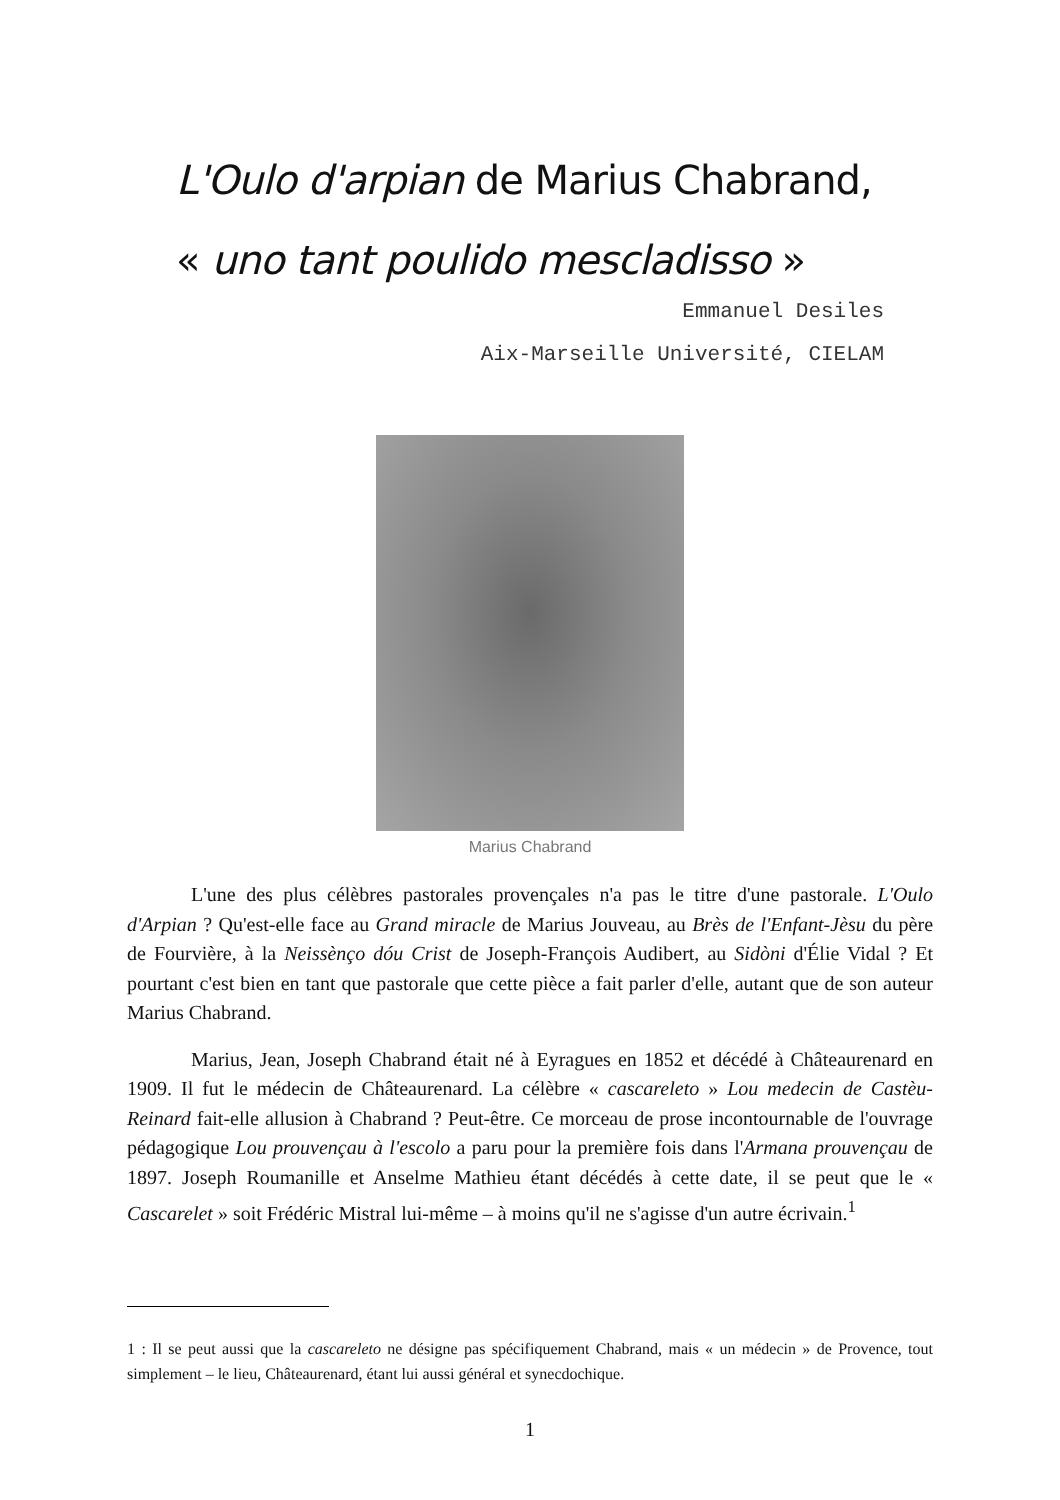L'Oulo d'arpian de Marius Chabrand,
« uno tant poulido mescladisso »
Emmanuel Desiles
Aix-Marseille Université, CIELAM
Marius Chabrand
L'une des plus célèbres pastorales provençales n'a pas le titre d'une pastorale. L'Oulo d'Arpian ? Qu'est-elle face au Grand miracle de Marius Jouveau, au Brès de l'Enfant-Jèsu du père de Fourvière, à la Neissènço dóu Crist de Joseph-François Audibert, au Sidòni d'Élie Vidal ? Et pourtant c'est bien en tant que pastorale que cette pièce a fait parler d'elle, autant que de son auteur Marius Chabrand.
Marius, Jean, Joseph Chabrand était né à Eyragues en 1852 et décédé à Châteaurenard en 1909. Il fut le médecin de Châteaurenard. La célèbre « cascareleto » Lou medecin de Castèu-Reinard fait-elle allusion à Chabrand ? Peut-être. Ce morceau de prose incontournable de l'ouvrage pédagogique Lou prouvençau à l'escolo a paru pour la première fois dans l'Armana prouvençau de 1897. Joseph Roumanille et Anselme Mathieu étant décédés à cette date, il se peut que le « Cascarelet » soit Frédéric Mistral lui-même – à moins qu'il ne s'agisse d'un autre écrivain.<sup>1</sup>
1 : Il se peut aussi que la cascareleto ne désigne pas spécifiquement Chabrand, mais « un médecin » de Provence, tout simplement – le lieu, Châteaurenard, étant lui aussi général et synecdochique.
1